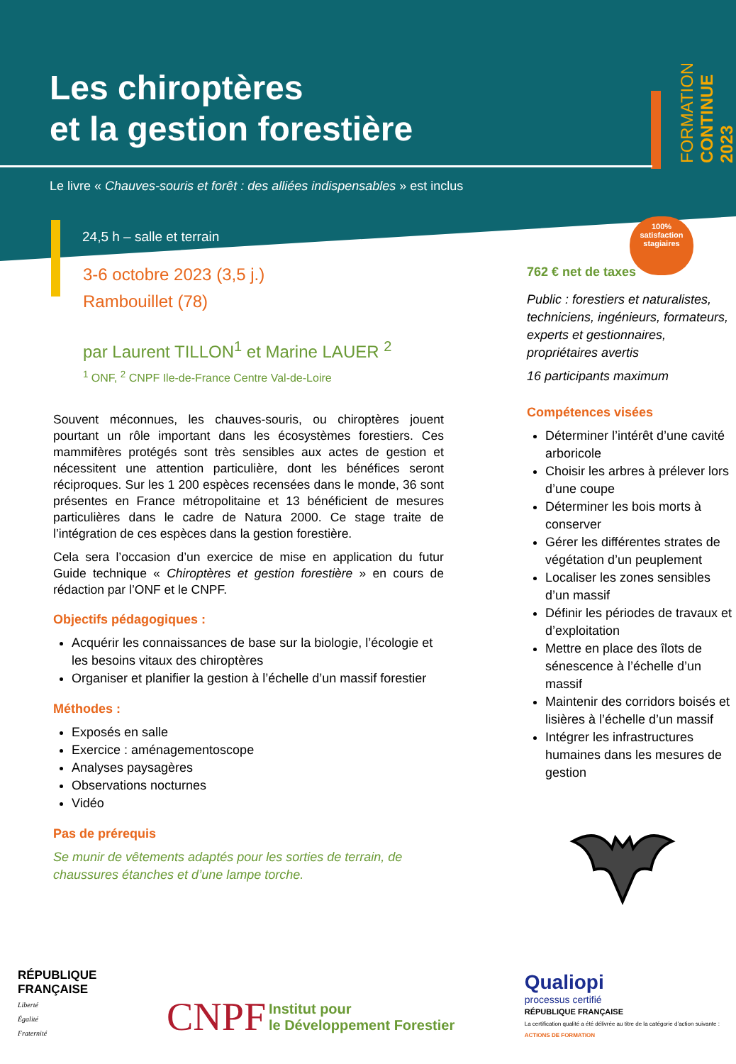FORMATION CONTINUE 2023
100%
satisfaction
stagiaires
Les chiroptères
et la gestion forestière
Le livre « Chauves-souris et forêt : des alliées indispensables » est inclus
24,5 h – salle et terrain
3-6 octobre 2023 (3,5 j.)
Rambouillet (78)
par Laurent TILLON<sup>1</sup> et Marine LAUER <sup>2</sup>
<sup>1</sup> ONF, <sup>2</sup> CNPF Ile-de-France Centre Val-de-Loire
Souvent méconnues, les chauves-souris, ou chiroptères jouent pourtant un rôle important dans les écosystèmes forestiers. Ces mammifères protégés sont très sensibles aux actes de gestion et nécessitent une attention particulière, dont les bénéfices seront réciproques. Sur les 1 200 espèces recensées dans le monde, 36 sont présentes en France métropolitaine et 13 bénéficient de mesures particulières dans le cadre de Natura 2000. Ce stage traite de l’intégration de ces espèces dans la gestion forestière.
Cela sera l’occasion d’un exercice de mise en application du futur Guide technique « Chiroptères et gestion forestière » en cours de rédaction par l’ONF et le CNPF.
Objectifs pédagogiques :
Acquérir les connaissances de base sur la biologie, l’écologie et les besoins vitaux des chiroptères
Organiser et planifier la gestion à l’échelle d’un massif forestier
Méthodes :
Exposés en salle
Exercice : aménagementoscope
Analyses paysagères
Observations nocturnes
Vidéo
Pas de prérequis
Se munir de vêtements adaptés pour les sorties de terrain, de chaussures étanches et d’une lampe torche.
762 € net de taxes
Public : forestiers et naturalistes, techniciens, ingénieurs, formateurs, experts et gestionnaires, propriétaires avertis
16 participants maximum
Compétences visées
Déterminer l’intérêt d’une cavité arboricole
Choisir les arbres à prélever lors d’une coupe
Déterminer les bois morts à conserver
Gérer les différentes strates de végétation d’un peuplement
Localiser les zones sensibles d’un massif
Définir les périodes de travaux et d’exploitation
Mettre en place des îlots de sénescence à l’échelle d’un massif
Maintenir des corridors boisés et lisières à l’échelle d’un massif
Intégrer les infrastructures humaines dans les mesures de gestion
RÉPUBLIQUE
FRANÇAISE
Liberté
Égalité
Fraternité
CNPF Institut pour
le Développement Forestier
Qualiopi
processus certifié
RÉPUBLIQUE FRANÇAISE
La certification qualité a été délivrée au titre de la catégorie d’action suivante :
ACTIONS DE FORMATION